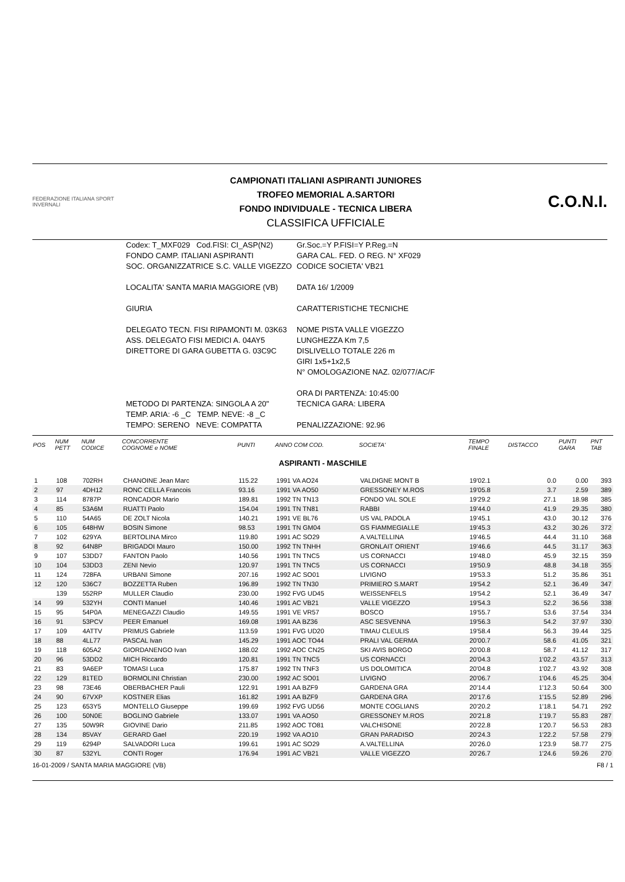FEDERAZIONE ITALIANA SPORT INVERNALI
CAMPIONATI ITALIANI ASPIRANTI JUNIORES
TROFEO MEMORIAL A.SARTORI
FONDO INDIVIDUALE - TECNICA LIBERA
CLASSIFICA UFFICIALE
C.O.N.I.
| Codex: T_MXF029 Cod.FISI: CI_ASP(N2) FONDO CAMP. ITALIANI ASPIRANTI SOC. ORGANIZZATRICE S.C. VALLE VIGEZZO LOCALITA' SANTA MARIA MAGGIORE (VB) GIURIA DELEGATO TECN. FISI RIPAMONTI M. 03K63 ASS. DELEGATO FISI MEDICI A. 04AY5 DIRETTORE DI GARA GUBETTA G. 03C9C METODO DI PARTENZA: SINGOLA A 20" TEMP. ARIA: -6 _C TEMP. NEVE: -8 _C TEMPO: SERENO NEVE: COMPATTA | Gr.Soc.=Y P.FISI=Y P.Reg.=N GARA CAL. FED. O REG. N° XF029 CODICE SOCIETA' VB21 DATA 16/ 1/2009 CARATTERISTICHE TECNICHE NOME PISTA VALLE VIGEZZO LUNGHEZZA Km 7,5 DISLIVELLO TOTALE 226 m GIRI 1x5+1x2,5 N° OMOLOGAZIONE NAZ. 02/077/AC/F ORA DI PARTENZA: 10:45:00 TECNICA GARA: LIBERA PENALIZZAZIONE: 92.96 |
| POS | NUM PETT | NUM CODICE | CONCORRENTE COGNOME e NOME | PUNTI | ANNO COM COD. | SOCIETA' | TEMPO FINALE | DISTACCO | PUNTI GARA | PNT TAB |
| --- | --- | --- | --- | --- | --- | --- | --- | --- | --- | --- |
| ASPIRANTI - MASCHILE | | | | | | | | | | |
| 1 | 108 | 702RH | CHANOINE Jean Marc | 115.22 | 1991 VA AO24 | VALDIGNE MONT B | 19'02.1 | 0.0 | 0.00 | 393 |
| 2 | 97 | 4DH12 | RONC CELLA Francois | 93.16 | 1991 VA AO50 | GRESSONEY M.ROS | 19'05.8 | 3.7 | 2.59 | 389 |
| 3 | 114 | 8787P | RONCADOR Mario | 189.81 | 1992 TN TN13 | FONDO VAL SOLE | 19'29.2 | 27.1 | 18.98 | 385 |
| 4 | 85 | 53A6M | RUATTI Paolo | 154.04 | 1991 TN TN81 | RABBI | 19'44.0 | 41.9 | 29.35 | 380 |
| 5 | 110 | 54A65 | DE ZOLT Nicola | 140.21 | 1991 VE BL76 | US VAL PADOLA | 19'45.1 | 43.0 | 30.12 | 376 |
| 6 | 105 | 648HW | BOSIN Simone | 98.53 | 1991 TN GM04 | GS FIAMMEGIALLE | 19'45.3 | 43.2 | 30.26 | 372 |
| 7 | 102 | 629YA | BERTOLINA Mirco | 119.80 | 1991 AC SO29 | A.VALTELLINA | 19'46.5 | 44.4 | 31.10 | 368 |
| 8 | 92 | 64N8P | BRIGADOI Mauro | 150.00 | 1992 TN TNHH | GRONLAIT ORIENT | 19'46.6 | 44.5 | 31.17 | 363 |
| 9 | 107 | 53DD7 | FANTON Paolo | 140.56 | 1991 TN TNC5 | US CORNACCI | 19'48.0 | 45.9 | 32.15 | 359 |
| 10 | 104 | 53DD3 | ZENI Nevio | 120.97 | 1991 TN TNC5 | US CORNACCI | 19'50.9 | 48.8 | 34.18 | 355 |
| 11 | 124 | 728FA | URBANI Simone | 207.16 | 1992 AC SO01 | LIVIGNO | 19'53.3 | 51.2 | 35.86 | 351 |
| 12 | 120 | 536C7 | BOZZETTA Ruben | 196.89 | 1992 TN TN30 | PRIMIERO S.MART | 19'54.2 | 52.1 | 36.49 | 347 |
| | 139 | 552RP | MULLER Claudio | 230.00 | 1992 FVG UD45 | WEISSENFELS | 19'54.2 | 52.1 | 36.49 | 347 |
| 14 | 99 | 532YH | CONTI Manuel | 140.46 | 1991 AC VB21 | VALLE VIGEZZO | 19'54.3 | 52.2 | 36.56 | 338 |
| 15 | 95 | 54P0A | MENEGAZZI Claudio | 149.55 | 1991 VE VR57 | BOSCO | 19'55.7 | 53.6 | 37.54 | 334 |
| 16 | 91 | 53PCV | PEER Emanuel | 169.08 | 1991 AA BZ36 | ASC SESVENNA | 19'56.3 | 54.2 | 37.97 | 330 |
| 17 | 109 | 4ATTV | PRIMUS Gabriele | 113.59 | 1991 FVG UD20 | TIMAU CLEULIS | 19'58.4 | 56.3 | 39.44 | 325 |
| 18 | 88 | 4LL77 | PASCAL Ivan | 145.29 | 1991 AOC TO44 | PRALI VAL GERMA | 20'00.7 | 58.6 | 41.05 | 321 |
| 19 | 118 | 605A2 | GIORDANENGO Ivan | 188.02 | 1992 AOC CN25 | SKI AVIS BORGO | 20'00.8 | 58.7 | 41.12 | 317 |
| 20 | 96 | 53DD2 | MICH Riccardo | 120.81 | 1991 TN TNC5 | US CORNACCI | 20'04.3 | 1'02.2 | 43.57 | 313 |
| 21 | 83 | 9A6EP | TOMASI Luca | 175.87 | 1992 TN TNF3 | US DOLOMITICA | 20'04.8 | 1'02.7 | 43.92 | 308 |
| 22 | 129 | 81TED | BORMOLINI Christian | 230.00 | 1992 AC SO01 | LIVIGNO | 20'06.7 | 1'04.6 | 45.25 | 304 |
| 23 | 98 | 73E46 | OBERBACHER Pauli | 122.91 | 1991 AA BZF9 | GARDENA GRA | 20'14.4 | 1'12.3 | 50.64 | 300 |
| 24 | 90 | 67VXP | KOSTNER Elias | 161.82 | 1991 AA BZF9 | GARDENA GRA | 20'17.6 | 1'15.5 | 52.89 | 296 |
| 25 | 123 | 653Y5 | MONTELLO Giuseppe | 199.69 | 1992 FVG UD56 | MONTE COGLIANS | 20'20.2 | 1'18.1 | 54.71 | 292 |
| 26 | 100 | 50N0E | BOGLINO Gabriele | 133.07 | 1991 VA AO50 | GRESSONEY M.ROS | 20'21.8 | 1'19.7 | 55.83 | 287 |
| 27 | 135 | 50W9R | GIOVINE Dario | 211.85 | 1992 AOC TO81 | VALCHISONE | 20'22.8 | 1'20.7 | 56.53 | 283 |
| 28 | 134 | 85VAY | GERARD Gael | 220.19 | 1992 VA AO10 | GRAN PARADISO | 20'24.3 | 1'22.2 | 57.58 | 279 |
| 29 | 119 | 6294P | SALVADORI Luca | 199.61 | 1991 AC SO29 | A.VALTELLINA | 20'26.0 | 1'23.9 | 58.77 | 275 |
| 30 | 87 | 532YL | CONTI Roger | 176.94 | 1991 AC VB21 | VALLE VIGEZZO | 20'26.7 | 1'24.6 | 59.26 | 270 |
16-01-2009 / SANTA MARIA MAGGIORE (VB) F8 / 1